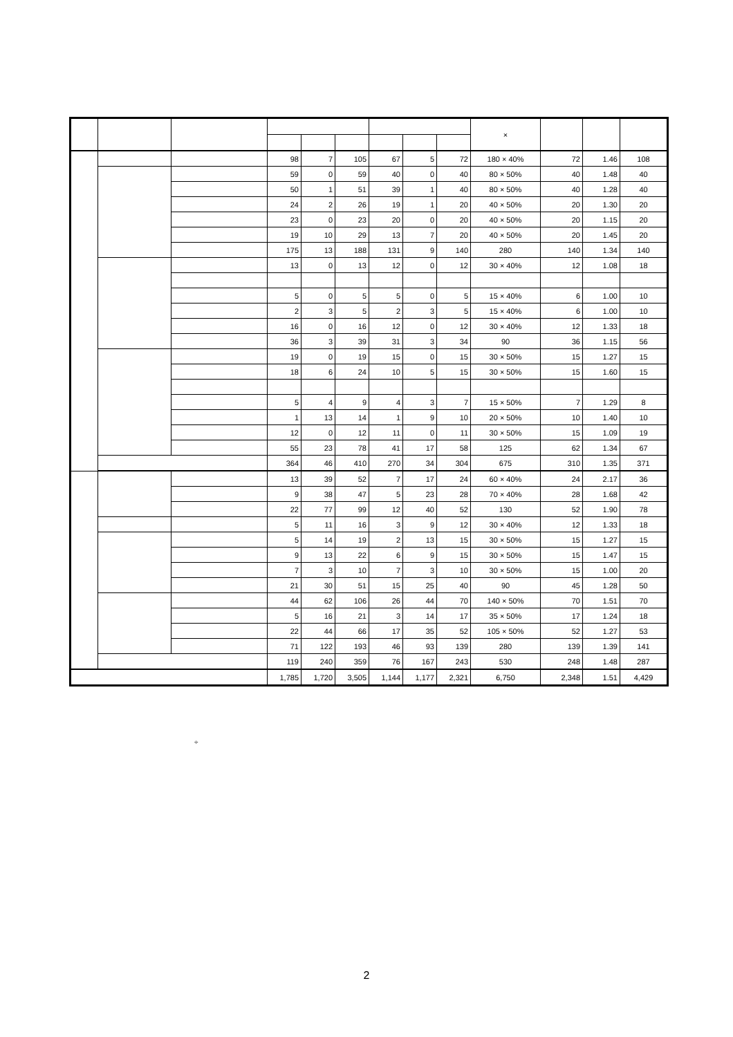| | | | | | | | | | × | | | |
| --- | --- | --- | --- | --- | --- | --- | --- | --- | --- | --- | --- | --- |
| | | | 98 | 7 | 105 | 67 | 5 | 72 | 180 × 40% | 72 | 1.46 | 108 |
| | | | 59 | 0 | 59 | 40 | 0 | 40 | 80 × 50% | 40 | 1.48 | 40 |
| | | | 50 | 1 | 51 | 39 | 1 | 40 | 80 × 50% | 40 | 1.28 | 40 |
| | | | 24 | 2 | 26 | 19 | 1 | 20 | 40 × 50% | 20 | 1.30 | 20 |
| | | | 23 | 0 | 23 | 20 | 0 | 20 | 40 × 50% | 20 | 1.15 | 20 |
| | | | 19 | 10 | 29 | 13 | 7 | 20 | 40 × 50% | 20 | 1.45 | 20 |
| | | | 175 | 13 | 188 | 131 | 9 | 140 | 280 | 140 | 1.34 | 140 |
| | | | 13 | 0 | 13 | 12 | 0 | 12 | 30 × 40% | 12 | 1.08 | 18 |
| | | | 5 | 0 | 5 | 5 | 0 | 5 | 15 × 40% | 6 | 1.00 | 10 |
| | | | 2 | 3 | 5 | 2 | 3 | 5 | 15 × 40% | 6 | 1.00 | 10 |
| | | | 16 | 0 | 16 | 12 | 0 | 12 | 30 × 40% | 12 | 1.33 | 18 |
| | | | 36 | 3 | 39 | 31 | 3 | 34 | 90 | 36 | 1.15 | 56 |
| | | | 19 | 0 | 19 | 15 | 0 | 15 | 30 × 50% | 15 | 1.27 | 15 |
| | | | 18 | 6 | 24 | 10 | 5 | 15 | 30 × 50% | 15 | 1.60 | 15 |
| | | | 5 | 4 | 9 | 4 | 3 | 7 | 15 × 50% | 7 | 1.29 | 8 |
| | | | 1 | 13 | 14 | 1 | 9 | 10 | 20 × 50% | 10 | 1.40 | 10 |
| | | | 12 | 0 | 12 | 11 | 0 | 11 | 30 × 50% | 15 | 1.09 | 19 |
| | | | 55 | 23 | 78 | 41 | 17 | 58 | 125 | 62 | 1.34 | 67 |
| | | | 364 | 46 | 410 | 270 | 34 | 304 | 675 | 310 | 1.35 | 371 |
| | | | 13 | 39 | 52 | 7 | 17 | 24 | 60 × 40% | 24 | 2.17 | 36 |
| | | | 9 | 38 | 47 | 5 | 23 | 28 | 70 × 40% | 28 | 1.68 | 42 |
| | | | 22 | 77 | 99 | 12 | 40 | 52 | 130 | 52 | 1.90 | 78 |
| | | | 5 | 11 | 16 | 3 | 9 | 12 | 30 × 40% | 12 | 1.33 | 18 |
| | | | 5 | 14 | 19 | 2 | 13 | 15 | 30 × 50% | 15 | 1.27 | 15 |
| | | | 9 | 13 | 22 | 6 | 9 | 15 | 30 × 50% | 15 | 1.47 | 15 |
| | | | 7 | 3 | 10 | 7 | 3 | 10 | 30 × 50% | 15 | 1.00 | 20 |
| | | | 21 | 30 | 51 | 15 | 25 | 40 | 90 | 45 | 1.28 | 50 |
| | | | 44 | 62 | 106 | 26 | 44 | 70 | 140 × 50% | 70 | 1.51 | 70 |
| | | | 5 | 16 | 21 | 3 | 14 | 17 | 35 × 50% | 17 | 1.24 | 18 |
| | | | 22 | 44 | 66 | 17 | 35 | 52 | 105 × 50% | 52 | 1.27 | 53 |
| | | | 71 | 122 | 193 | 46 | 93 | 139 | 280 | 139 | 1.39 | 141 |
| | | | 119 | 240 | 359 | 76 | 167 | 243 | 530 | 248 | 1.48 | 287 |
| | | | 1,785 | 1,720 | 3,505 | 1,144 | 1,177 | 2,321 | 6,750 | 2,348 | 1.51 | 4,429 |
÷
2